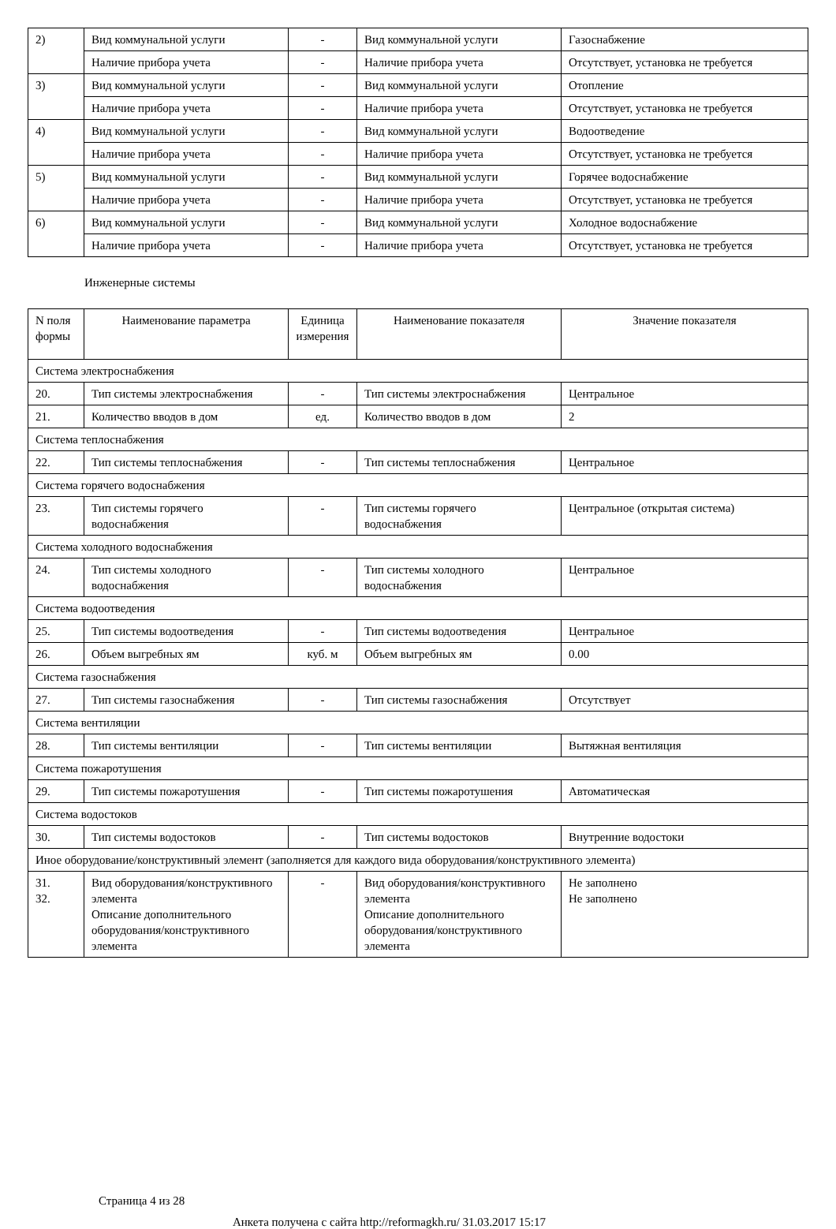| 2) | Вид коммунальной услуги | - | Вид коммунальной услуги | Газоснабжение |
| | Наличие прибора учета | - | Наличие прибора учета | Отсутствует, установка не требуется |
| 3) | Вид коммунальной услуги | - | Вид коммунальной услуги | Отопление |
| | Наличие прибора учета | - | Наличие прибора учета | Отсутствует, установка не требуется |
| 4) | Вид коммунальной услуги | - | Вид коммунальной услуги | Водоотведение |
| | Наличие прибора учета | - | Наличие прибора учета | Отсутствует, установка не требуется |
| 5) | Вид коммунальной услуги | - | Вид коммунальной услуги | Горячее водоснабжение |
| | Наличие прибора учета | - | Наличие прибора учета | Отсутствует, установка не требуется |
| 6) | Вид коммунальной услуги | - | Вид коммунальной услуги | Холодное водоснабжение |
| | Наличие прибора учета | - | Наличие прибора учета | Отсутствует, установка не требуется |
Инженерные системы
| N поля формы | Наименование параметра | Единица измерения | Наименование показателя | Значение показателя |
| --- | --- | --- | --- | --- |
| Система электроснабжения | | | | |
| 20. | Тип системы электроснабжения | - | Тип системы электроснабжения | Центральное |
| 21. | Количество вводов в дом | ед. | Количество вводов в дом | 2 |
| Система теплоснабжения | | | | |
| 22. | Тип системы теплоснабжения | - | Тип системы теплоснабжения | Центральное |
| Система горячего водоснабжения | | | | |
| 23. | Тип системы горячего водоснабжения | - | Тип системы горячего водоснабжения | Центральное (открытая система) |
| Система холодного водоснабжения | | | | |
| 24. | Тип системы холодного водоснабжения | - | Тип системы холодного водоснабжения | Центральное |
| Система водоотведения | | | | |
| 25. | Тип системы водоотведения | - | Тип системы водоотведения | Центральное |
| 26. | Объем выгребных ям | куб. м | Объем выгребных ям | 0.00 |
| Система газоснабжения | | | | |
| 27. | Тип системы газоснабжения | - | Тип системы газоснабжения | Отсутствует |
| Система вентиляции | | | | |
| 28. | Тип системы вентиляции | - | Тип системы вентиляции | Вытяжная вентиляция |
| Система пожаротушения | | | | |
| 29. | Тип системы пожаротушения | - | Тип системы пожаротушения | Автоматическая |
| Система водостоков | | | | |
| 30. | Тип системы водостоков | - | Тип системы водостоков | Внутренние водостоки |
| Иное оборудование/конструктивный элемент (заполняется для каждого вида оборудования/конструктивного элемента) | | | | |
| 31. 32. | Вид оборудования/конструктивного элемента Описание дополнительного оборудования/конструктивного элемента | - | Вид оборудования/конструктивного элемента Описание дополнительного оборудования/конструктивного элемента | Не заполнено Не заполнено |
Страница 4 из 28
Анкета получена с сайта http://reformagkh.ru/ 31.03.2017 15:17